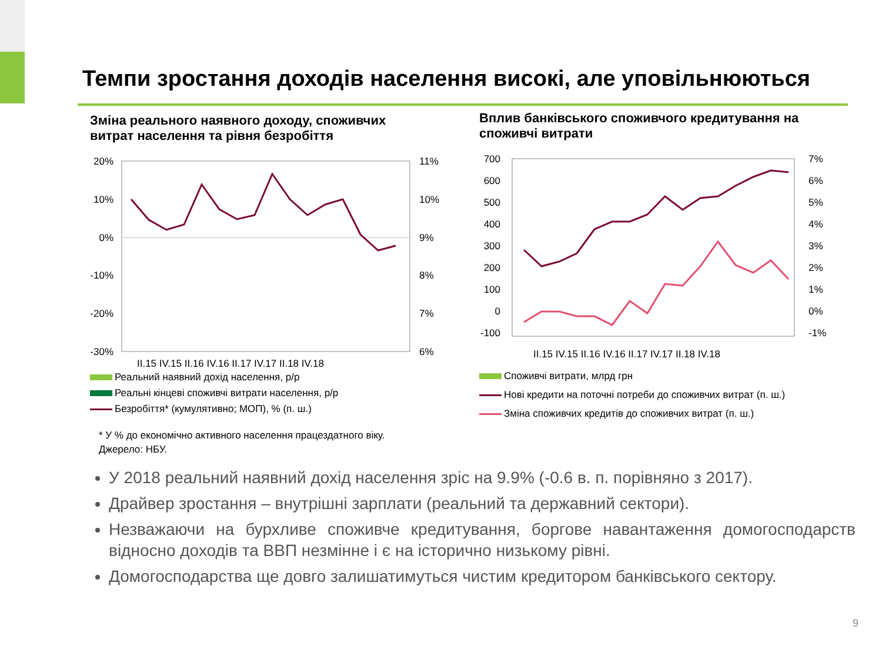Темпи зростання доходів населення високі, але уповільнюються
Зміна реального наявного доходу, споживчих витрат населення та рівня безробіття
20%
10%
0%
-10%
-20%
-30%
11%
10%
9%
8%
7%
6%
II.15 IV.15 II.16 IV.16 II.17 IV.17 II.18 IV.18
Реальний наявний дохід населення, р/р
Реальні кінцеві споживчі витрати населення, р/р
Безробіття* (кумулятивно; МОП), % (п. ш.)
* У % до економічно активного населення працездатного віку.
Джерело: НБУ.
Вплив банківського споживчого кредитування на споживчі витрати
700
600
500
400
300
200
100
0
-100
7%
6%
5%
4%
3%
2%
1%
0%
-1%
II.15 IV.15 II.16 IV.16 II.17 IV.17 II.18 IV.18
Споживчі витрати, млрд грн
Нові кредити на поточні потреби до споживчих витрат (п. ш.)
Зміна споживчих кредитів до споживчих витрат (п. ш.)
У 2018 реальний наявний дохід населення зріс на 9.9% (-0.6 в. п. порівняно з 2017).
Драйвер зростання – внутрішні зарплати (реальний та державний сектори).
Незважаючи на бурхливе споживче кредитування, боргове навантаження домогосподарств відносно доходів та ВВП незмінне і є на історично низькому рівні.
Домогосподарства ще довго залишатимуться чистим кредитором банківського сектору.
9